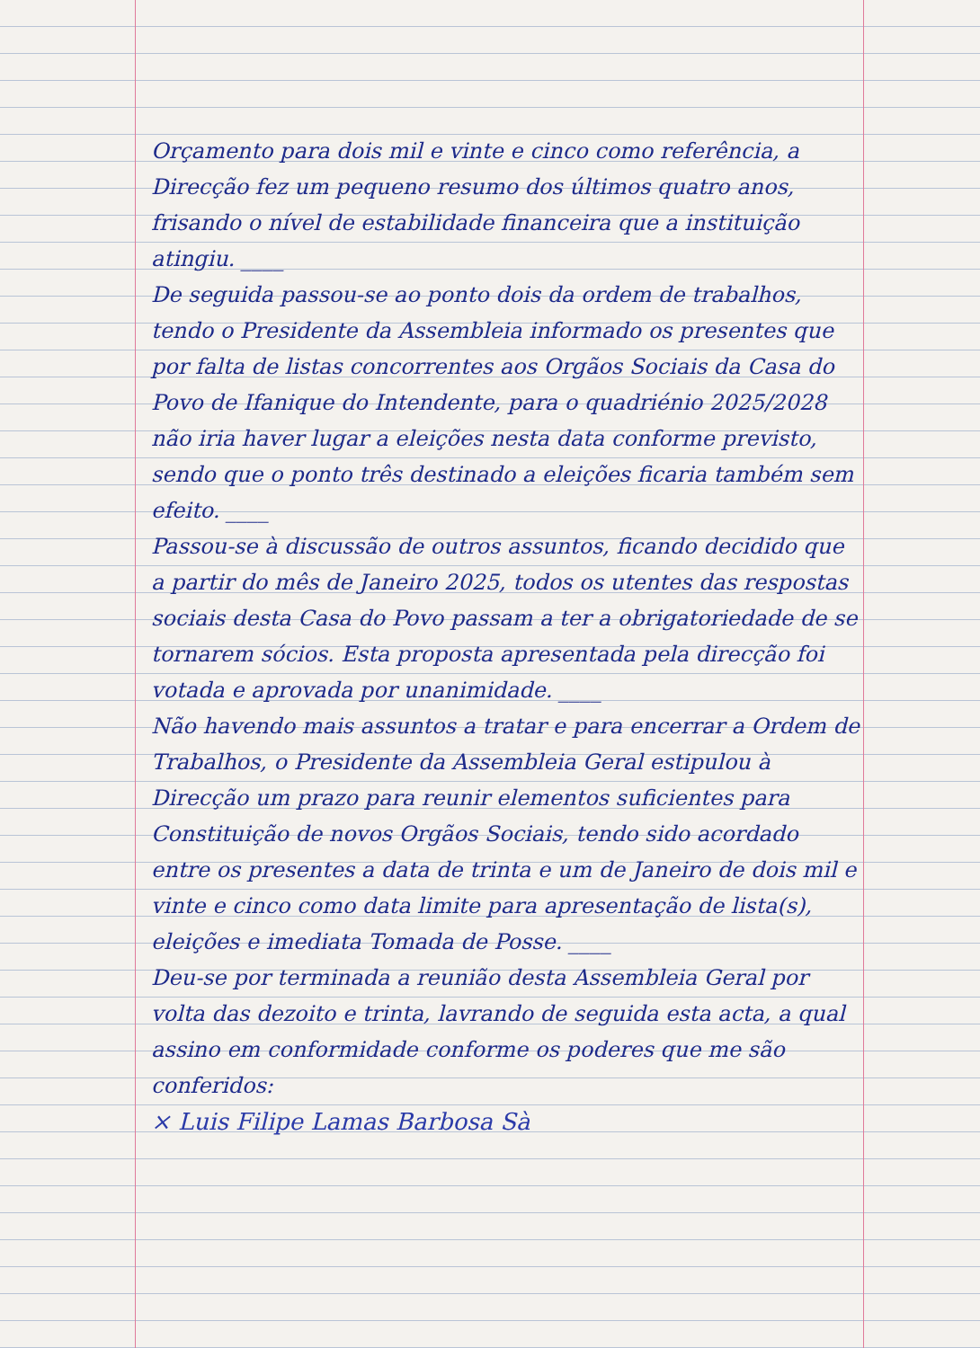Orçamento para dois mil e vinte e cinco como referência, a Direcção fez um pequeno resumo dos últimos quatro anos, frisando o nível de estabilidade financeira que a instituição atingiu. ____
De seguida passou-se ao ponto dois da ordem de trabalhos, tendo o Presidente da Assembleia informado os presentes que por falta de listas concorrentes aos Orgãos Sociais da Casa do Povo de Ifanique do Intendente, para o quadriénio 2025/2028 não iria haver lugar a eleições nesta data conforme previsto, sendo que o ponto três destinado a eleições ficaria também sem efeito. ____
Passou-se à discussão de outros assuntos, ficando decidido que a partir do mês de Janeiro 2025, todos os utentes das respostas sociais desta Casa do Povo passam a ter a obrigatoriedade de se tornarem sócios. Esta proposta apresentada pela direcção foi votada e aprovada por unanimidade. ____
Não havendo mais assuntos a tratar e para encerrar a Ordem de Trabalhos, o Presidente da Assembleia Geral estipulou à Direcção um prazo para reunir elementos suficientes para Constituição de novos Orgãos Sociais, tendo sido acordado entre os presentes a data de trinta e um de Janeiro de dois mil e vinte e cinco como data limite para apresentação de lista(s), eleições e imediata Tomada de Posse. ____
Deu-se por terminada a reunião desta Assembleia Geral por volta das dezoito e trinta, lavrando de seguida esta acta, a qual assino em conformidade conforme os poderes que me são conferidos:
× Luis Filipe Lamas Barbosa Sà